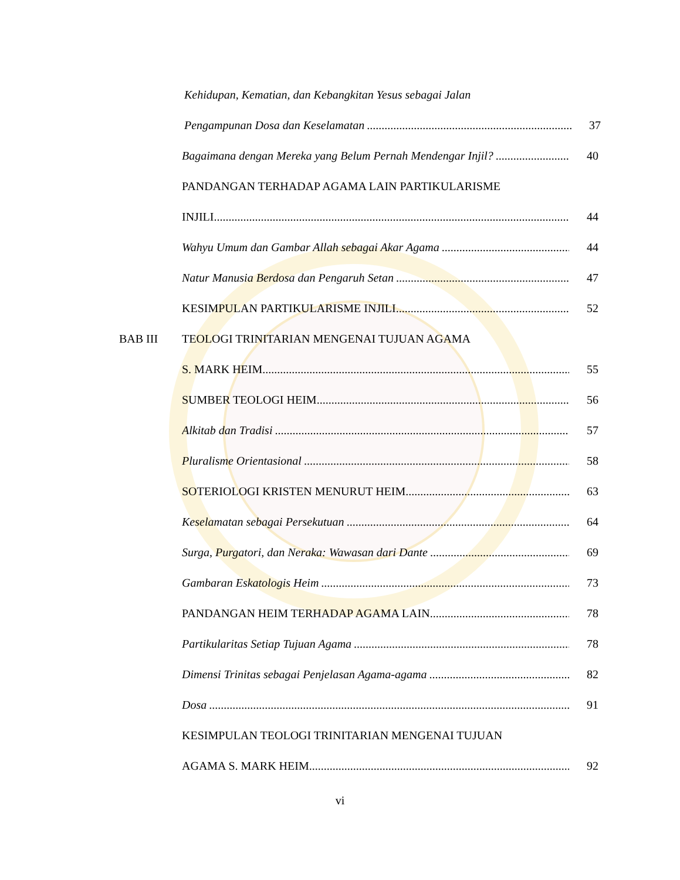Kehidupan, Kematian, dan Kebangkitan Yesus sebagai Jalan
Pengampunan Dosa dan Keselamatan 37
Bagaimana dengan Mereka yang Belum Pernah Mendengar Injil? 40
PANDANGAN TERHADAP AGAMA LAIN PARTIKULARISME
INJILI 44
Wahyu Umum dan Gambar Allah sebagai Akar Agama 44
Natur Manusia Berdosa dan Pengaruh Setan 47
KESIMPULAN PARTIKULARISME INJILI 52
BAB III TEOLOGI TRINITARIAN MENGENAI TUJUAN AGAMA
S. MARK HEIM 55
SUMBER TEOLOGI HEIM 56
Alkitab dan Tradisi 57
Pluralisme Orientasional 58
SOTERIOLOGI KRISTEN MENURUT HEIM 63
Keselamatan sebagai Persekutuan 64
Surga, Purgatori, dan Neraka: Wawasan dari Dante 69
Gambaran Eskatologis Heim 73
PANDANGAN HEIM TERHADAP AGAMA LAIN 78
Partikularitas Setiap Tujuan Agama 78
Dimensi Trinitas sebagai Penjelasan Agama-agama 82
Dosa 91
KESIMPULAN TEOLOGI TRINITARIAN MENGENAI TUJUAN
AGAMA S. MARK HEIM 92
vi